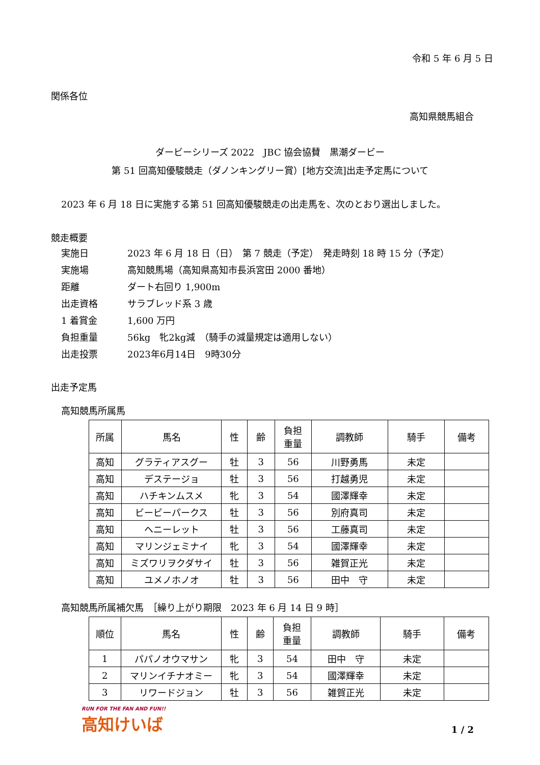令和 5 年 6 月 5 日
関係各位
高知県競馬組合
ダービーシリーズ 2022　JBC 協会協賛　黒潮ダービー
第 51 回高知優駿競走（ダノンキングリー賞）[地方交流]出走予定馬について
2023 年 6 月 18 日に実施する第 51 回高知優駿競走の出走馬を、次のとおり選出しました。
競走概要
| 実施日 | 2023 年 6 月 18 日（日） 第 7 競走（予定） 発走時刻 18 時 15 分（予定） |
| 実施場 | 高知競馬場（高知県高知市長浜宮田 2000 番地） |
| 距離 | ダート右回り 1,900m |
| 出走資格 | サラブレッド系 3 歳 |
| 1 着賞金 | 1,600 万円 |
| 負担重量 | 56kg 牝2kg減 （騎手の減量規定は適用しない） |
| 出走投票 | 2023年6月14日 9時30分 |
出走予定馬
高知競馬所属馬
| 所属 | 馬名 | 性 | 齢 | 負担 重量 | 調教師 | 騎手 | 備考 |
| --- | --- | --- | --- | --- | --- | --- | --- |
| 高知 | グラティアスグー | 牡 | 3 | 56 | 川野勇馬 | 未定 | |
| 高知 | デステージョ | 牡 | 3 | 56 | 打越勇児 | 未定 | |
| 高知 | ハチキンムスメ | 牝 | 3 | 54 | 國澤輝幸 | 未定 | |
| 高知 | ビービーパークス | 牡 | 3 | 56 | 別府真司 | 未定 | |
| 高知 | ヘニーレット | 牡 | 3 | 56 | 工藤真司 | 未定 | |
| 高知 | マリンジェミナイ | 牝 | 3 | 54 | 國澤輝幸 | 未定 | |
| 高知 | ミズワリヲクダサイ | 牡 | 3 | 56 | 雑賀正光 | 未定 | |
| 高知 | ユメノホノオ | 牡 | 3 | 56 | 田中 守 | 未定 | |
高知競馬所属補欠馬　［繰り上がり期限　2023 年 6 月 14 日 9 時］
| 順位 | 馬名 | 性 | 齢 | 負担 重量 | 調教師 | 騎手 | 備考 |
| --- | --- | --- | --- | --- | --- | --- | --- |
| 1 | パパノオウマサン | 牝 | 3 | 54 | 田中 守 | 未定 | |
| 2 | マリンイチナオミー | 牝 | 3 | 54 | 國澤輝幸 | 未定 | |
| 3 | リワードジョン | 牡 | 3 | 56 | 雑賀正光 | 未定 | |
RUN FOR THE FAN AND FUN!!
高知けいば
1 / 2